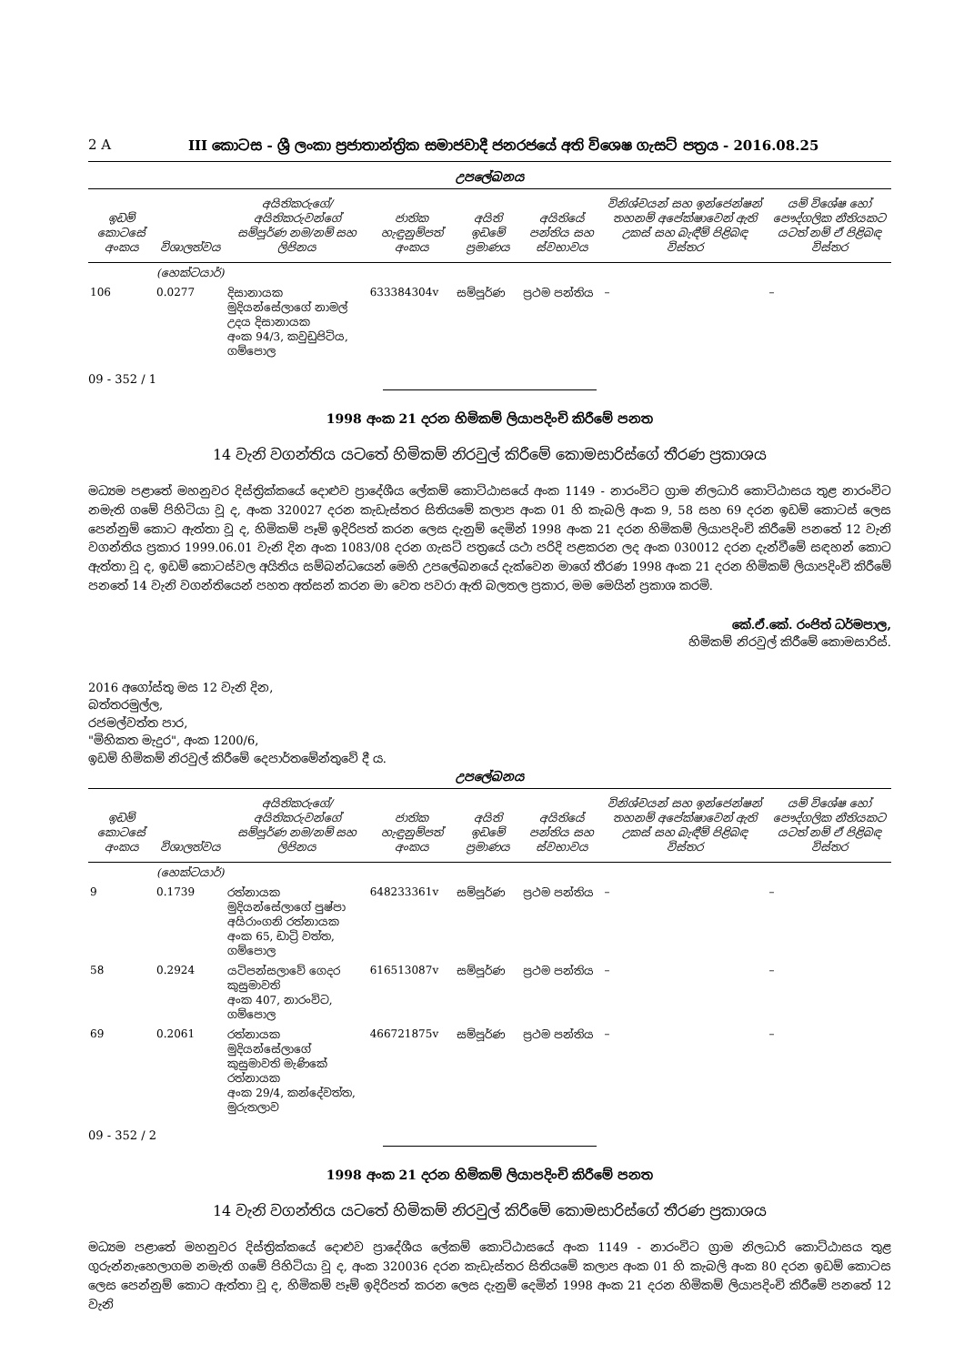2 A III කොටස - ශ්‍රී ලංකා ප්‍රජාතාන්ත්‍රික සමාජවාදී ජනරජයේ අති විශෙෂ ගැසට් පත්‍රය - 2016.08.25
උපලේඛනය
| ඉඩම් කොටසේ අංකය | විශාලත්වය | අයිතිකරුගේ/අයිතිකරුවන්ගේ සම්පූර්ණ නම/නම් සහ ලිපිනය | ජාතික හැඳුනුම්පත් අංකය | අයිති ඉඩමේ ප්‍රමාණය | අයිතියේ පන්තිය සහ ස්වභාවය | විනිශ්චයන් සහ ඉන්ජෙන්ෂන් තහනම් අපේක්ෂාවෙන් ඇති උකස් සහ බැඳීම් පිළිබඳ විස්තර | යම් විශේෂ හෝ පෞද්ගලික නීතියකට යටත් නම් ඒ පිළිබඳ විස්තර |
| --- | --- | --- | --- | --- | --- | --- | --- |
| | (හෙක්ටයාර්) | | | | | | |
| 106 | 0.0277 | දිසානායක මුදියන්සේලාගේ නාමල් උදය දිසානායක අංක 94/3, කවුඩුපිටිය, ගම්පොල | 633384304v | සම්පූර්ණ | ප්‍රථම පන්තිය | – | – |
09 - 352 / 1
1998 අංක 21 දරන හිමිකම් ලියාපදිංචි කිරීමේ පනත
14 වැනි වගන්තිය යටතේ හිමිකම් නිරවුල් කිරීමේ කොමසාරිස්ගේ තීරණ ප්‍රකාශය
මධ්‍යම පළාතේ මහනුවර දිස්ත්‍රික්කයේ දොළුව ප්‍රාදේශීය ලේකම් කොට්ඨාසයේ අංක 1149 - නාරංවිට ග්‍රාම නිලධාරි කොට්ඨාසය තුළ නාරංවිට නමැති ගමේ පිහිටියා වූ ද, අංක 320027 දරන කැඩැස්තර සිතියමේ කලාප අංක 01 හි කැබලි අංක 9, 58 සහ 69 දරන ඉඩම් කොටස් ලෙස පෙන්නුම් කොට ඇත්තා වූ ද, හිමිකම් පෑම් ඉදිරිපත් කරන ලෙස දැනුම් දෙමින් 1998 අංක 21 දරන හිමිකම් ලියාපදිංචි කිරීමේ පනතේ 12 වැනි වගන්තිය ප්‍රකාර 1999.06.01 වැනි දින අංක 1083/08 දරන ගැසට් පත්‍රයේ යථා පරිදි පළකරන ලද අංක 030012 දරන දැන්වීමේ සඳහන් කොට ඇත්තා වූ ද, ඉඩම් කොටස්වල අයිතිය සම්බන්ධයෙන් මෙහි උපලේඛනයේ දැක්වෙන මාගේ තීරණ 1998 අංක 21 දරන හිමිකම් ලියාපදිංචි කිරීමේ පනතේ 14 වැනි වගන්තියෙන් පහත අත්සන් කරන මා වෙත පවරා ඇති බලතල ප්‍රකාර, මම මෙයින් ප්‍රකාශ කරමි.
කේ.ඒ.කේ. රංජිත් ධර්මපාල,
හිමිකම් නිරවුල් කිරීමේ කොමසාරිස්.
2016 අගෝස්තු මස 12 වැනි දින,
බත්තරමුල්ල,
රජමල්වත්ත පාර,
"මිහිකත මැදුර", අංක 1200/6,
ඉඩම් හිමිකම් නිරවුල් කිරීමේ දෙපාර්තමේන්තුවේ දී ය.
උපලේඛනය
| ඉඩම් කොටසේ අංකය | විශාලත්වය | අයිතිකරුගේ/අයිතිකරුවන්ගේ සම්පූර්ණ නම/නම් සහ ලිපිනය | ජාතික හැඳුනුම්පත් අංකය | අයිති ඉඩමේ ප්‍රමාණය | අයිතියේ පන්තිය සහ ස්වභාවය | විනිශ්චයන් සහ ඉන්ජෙන්ෂන් තහනම් අපේක්ෂාවෙන් ඇති උකස් සහ බැඳීම් පිළිබඳ විස්තර | යම් විශේෂ හෝ පෞද්ගලික නීතියකට යටත් නම් ඒ පිළිබඳ විස්තර |
| --- | --- | --- | --- | --- | --- | --- | --- |
| | (හෙක්ටයාර්) | | | | | | |
| 9 | 0.1739 | රත්නායක මුදියන්සේලාගේ පුෂ්පා අයිරාංගනි රත්නායක අංක 65, ඩාට්‍රි වත්ත, ගම්පොල | 648233361v | සම්පූර්ණ | ප්‍රථම පන්තිය | – | – |
| 58 | 0.2924 | යටිපන්සලාවේ ගෙදර කුසුමාවති අංක 407, නාරංවිට, ගම්පොල | 616513087v | සම්පූර්ණ | ප්‍රථම පන්තිය | – | – |
| 69 | 0.2061 | රත්නායක මුදියන්සේලාගේ කුසුමාවති මැණිකේ රත්නායක අංක 29/4, කන්දේවත්ත, මුරුතලාව | 466721875v | සම්පූර්ණ | ප්‍රථම පන්තිය | – | – |
09 - 352 / 2
1998 අංක 21 දරන හිමිකම් ලියාපදිංචි කිරීමේ පනත
14 වැනි වගන්තිය යටතේ හිමිකම් නිරවුල් කිරීමේ කොමසාරිස්ගේ තීරණ ප්‍රකාශය
මධ්‍යම පළාතේ මහනුවර දිස්ත්‍රික්කයේ දොළුව ප්‍රාදේශීය ලේකම් කොට්ඨාසයේ අංක 1149 - නාරංවිට ග්‍රාම නිලධාරි කොට්ඨාසය තුළ ගුරුන්නැහෙලාගම නමැති ගමේ පිහිටියා වූ ද, අංක 320036 දරන කැඩැස්තර සිතියමේ කලාප අංක 01 හි කැබලි අංක 80 දරන ඉඩම් කොටස ලෙස පෙන්නුම් කොට ඇත්තා වූ ද, හිමිකම් පෑම් ඉදිරිපත් කරන ලෙස දැනුම් දෙමින් 1998 අංක 21 දරන හිමිකම් ලියාපදිංචි කිරීමේ පනතේ 12 වැනි